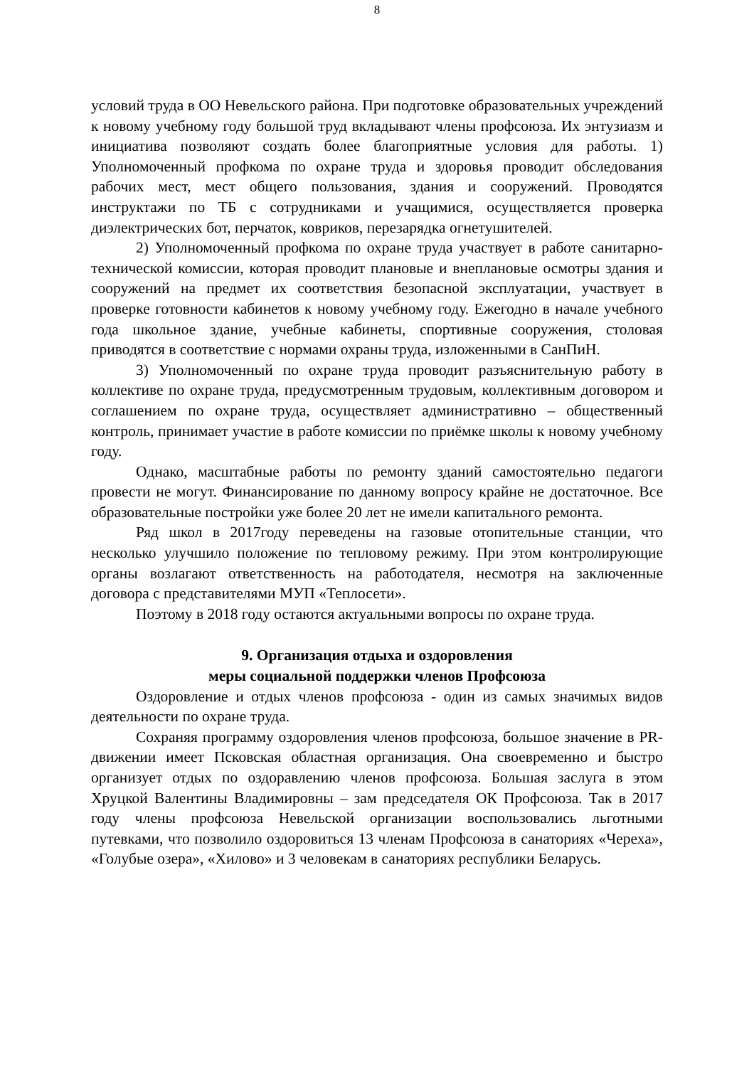8
условий труда в ОО Невельского района. При подготовке образовательных учреждений к новому учебному году большой труд вкладывают члены профсоюза. Их энтузиазм и инициатива позволяют создать более благоприятные условия для работы. 1) Уполномоченный профкома по охране труда и здоровья проводит обследования рабочих мест, мест общего пользования, здания и сооружений. Проводятся инструктажи по ТБ с сотрудниками и учащимися, осуществляется проверка диэлектрических бот, перчаток, ковриков, перезарядка огнетушителей.
2) Уполномоченный профкома по охране труда участвует в работе санитарно-технической комиссии, которая проводит плановые и внеплановые осмотры здания и сооружений на предмет их соответствия безопасной эксплуатации, участвует в проверке готовности кабинетов к новому учебному году. Ежегодно в начале учебного года школьное здание, учебные кабинеты, спортивные сооружения, столовая приводятся в соответствие с нормами охраны труда, изложенными в СанПиН.
3) Уполномоченный по охране труда проводит разъяснительную работу в коллективе по охране труда, предусмотренным трудовым, коллективным договором и соглашением по охране труда, осуществляет административно – общественный контроль, принимает участие в работе комиссии по приёмке школы к новому учебному году.
Однако, масштабные работы по ремонту зданий самостоятельно педагоги провести не могут. Финансирование по данному вопросу крайне не достаточное. Все образовательные постройки уже более 20 лет не имели капитального ремонта.
Ряд школ в 2017году переведены на газовые отопительные станции, что несколько улучшило положение по тепловому режиму. При этом контролирующие органы возлагают ответственность на работодателя, несмотря на заключенные договора с представителями МУП «Теплосети».
Поэтому в 2018 году остаются актуальными вопросы по охране труда.
9. Организация отдыха и оздоровления
меры социальной поддержки членов Профсоюза
Оздоровление и отдых членов профсоюза - один из самых значимых видов деятельности по охране труда.
Сохраняя программу оздоровления членов профсоюза, большое значение в PR- движении имеет Псковская областная организация. Она своевременно и быстро организует отдых по оздоравлению членов профсоюза. Большая заслуга в этом Хруцкой Валентины Владимировны – зам председателя ОК Профсоюза. Так в 2017 году члены профсоюза Невельской организации воспользовались льготными путевками, что позволило оздоровиться 13 членам Профсоюза в санаториях «Череха», «Голубые озера», «Хилово» и 3 человекам в санаториях республики Беларусь.